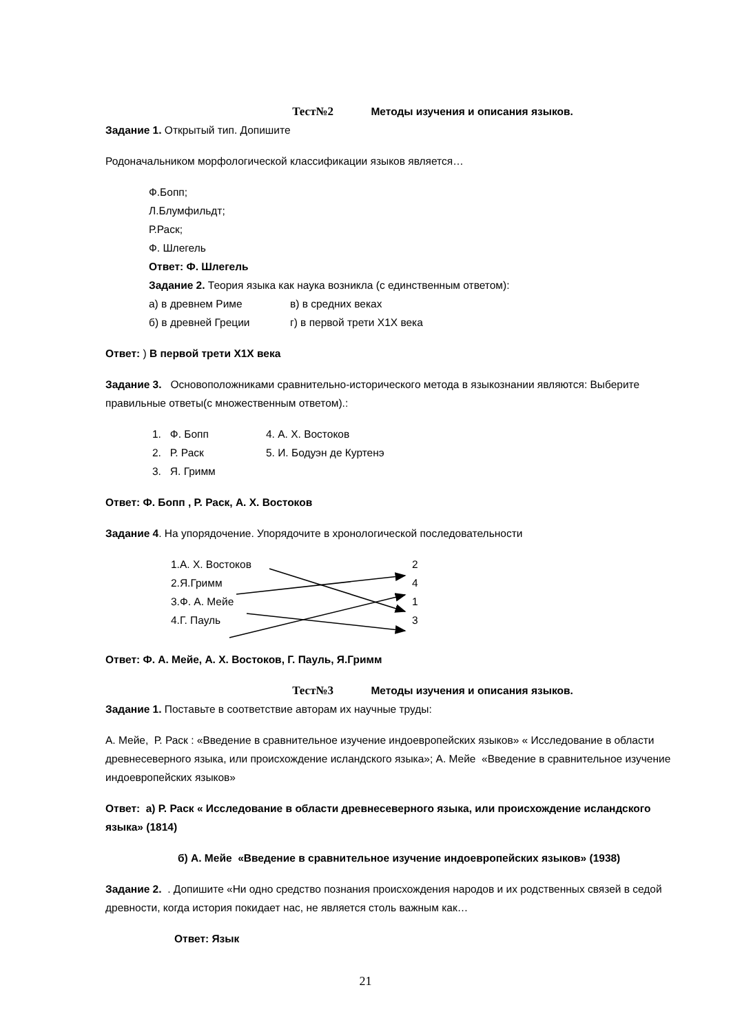Тест№2 Методы изучения и описания языков.
Задание 1. Открытый тип. Допишите
Родоначальником морфологической классификации языков является…
Ф.Бопп;
Л.Блумфильдт;
Р.Раск;
Ф. Шлегель
Ответ: Ф. Шлегель
Задание 2. Теория языка как наука возникла (с единственным ответом):
а) в древнем Риме в) в средних веках
б) в древней Греции г) в первой трети X1X века
Ответ: ) В первой трети X1X века
Задание 3. Основоположниками сравнительно-исторического метода в языкознании являются: Выберите правильные ответы(с множественным ответом).:
1. Ф. Бопп 4. А. Х. Востоков
2. Р. Раск 5. И. Бодуэн де Куртенэ
3. Я. Гримм
Ответ: Ф. Бопп , Р. Раск, А. Х. Востоков
Задание 4. На упорядочение. Упорядочите в хронологической последовательности
1.А. Х. Востоков
2.Я.Гримм
3.Ф. А. Мейе
4.Г. Пауль
2
4
1
3
Ответ: Ф. А. Мейе, А. Х. Востоков, Г. Пауль, Я.Гримм
Тест№3 Методы изучения и описания языков.
Задание 1. Поставьте в соответствие авторам их научные труды:
А. Мейе, Р. Раск : «Введение в сравнительное изучение индоевропейских языков» « Исследование в области древнесеверного языка, или происхождение исландского языка»; А. Мейе «Введение в сравнительное изучение индоевропейских языков»
Ответ: а) Р. Раск « Исследование в области древнесеверного языка, или происхождение исландского языка» (1814)
б) А. Мейе «Введение в сравнительное изучение индоевропейских языков» (1938)
Задание 2. . Допишите «Ни одно средство познания происхождения народов и их родственных связей в седой древности, когда история покидает нас, не является столь важным как…
Ответ: Язык
21